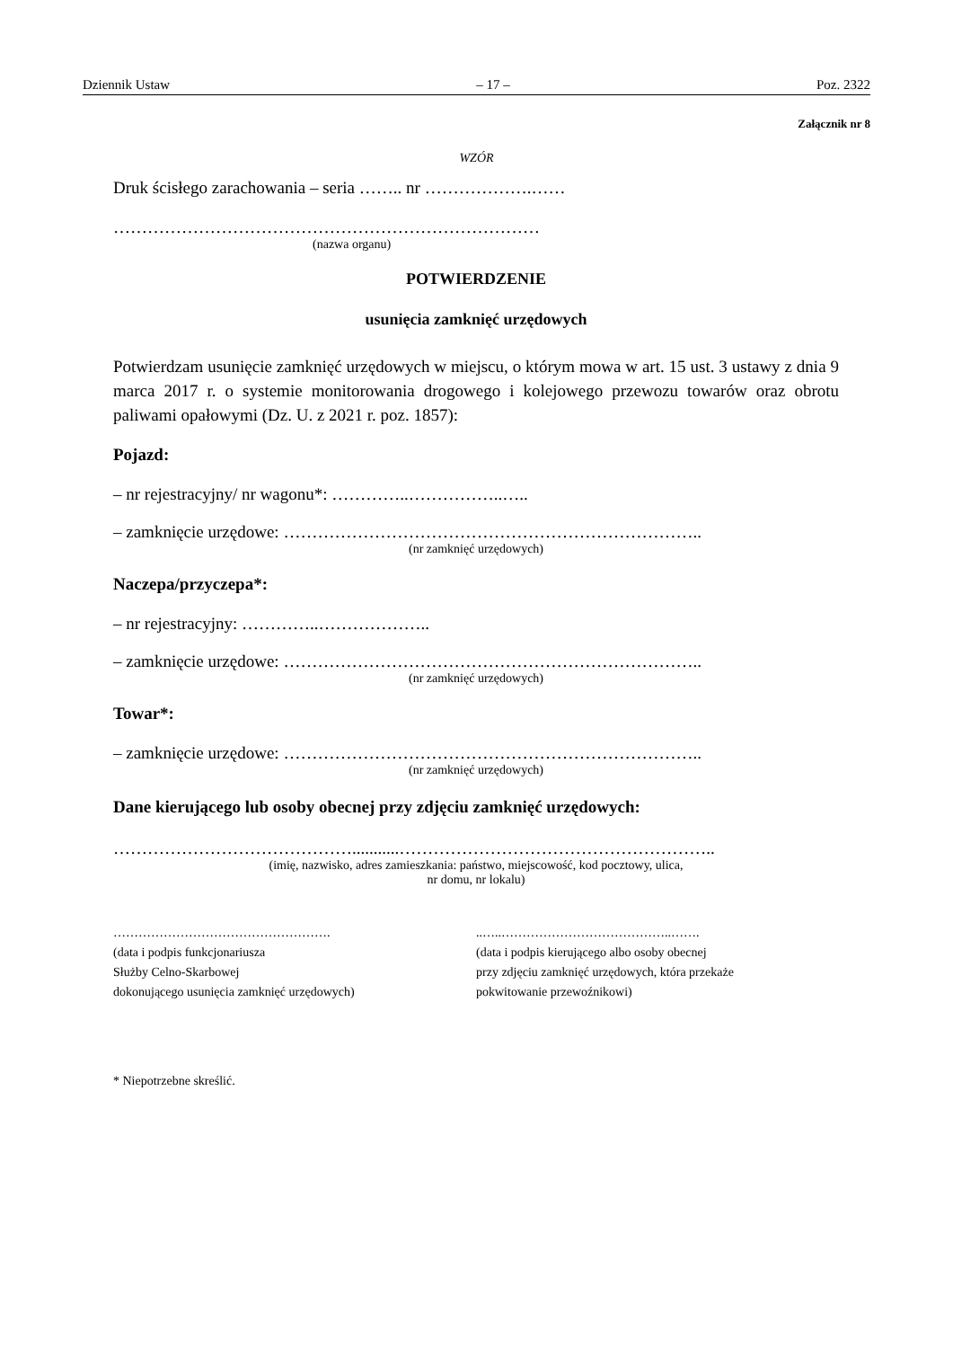Dziennik Ustaw – 17 – Poz. 2322
Załącznik nr 8
WZÓR
Druk ścisłego zarachowania – seria …….. nr ……………….……
…………………………………………………………………
(nazwa organu)
POTWIERDZENIE
usunięcia zamknięć urzędowych
Potwierdzam usunięcie zamknięć urzędowych w miejscu, o którym mowa w art. 15 ust. 3 ustawy z dnia 9 marca 2017 r. o systemie monitorowania drogowego i kolejowego przewozu towarów oraz obrotu paliwami opałowymi (Dz. U. z 2021 r. poz. 1857):
Pojazd:
– nr rejestracyjny/ nr wagonu*: …………..……………..…..
– zamknięcie urzędowe: ………………………………………………………………..
(nr zamknięć urzędowych)
Naczepa/przyczepa*:
– nr rejestracyjny: …………..………………..
– zamknięcie urzędowe: ………………………………………………………………..
(nr zamknięć urzędowych)
Towar*:
– zamknięcie urzędowe: ………………………………………………………………..
(nr zamknięć urzędowych)
Dane kierującego lub osoby obecnej przy zdjęciu zamknięć urzędowych:
……………………………………...........………………………………………………..
(imię, nazwisko, adres zamieszkania: państwo, miejscowość, kod pocztowy, ulica,
nr domu, nr lokalu)
…………………………………………….
(data i podpis funkcjonariusza
Służby Celno-Skarbowej
dokonującego usunięcia zamknięć urzędowych)
..…..…………………………………..…….
(data i podpis kierującego albo osoby obecnej
przy zdjęciu zamknięć urzędowych, która przekaże
pokwitowanie przewoźnikowi)
* Niepotrzebne skreślić.